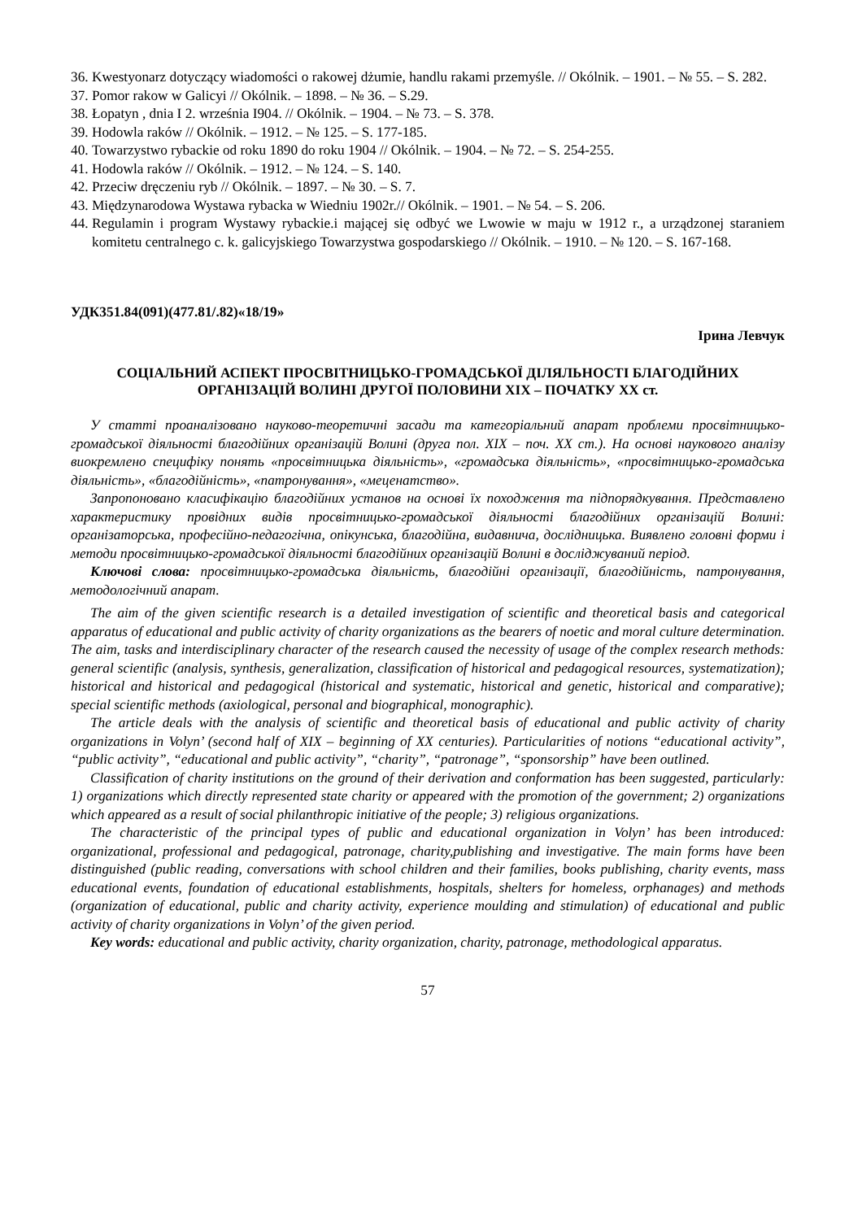36. Kwestyonarz dotyczący wiadomości o rakowej dżumie, handlu rakami przemyśle. // Okólnik. – 1901. – № 55. – S. 282.
37. Pomor rakow w Galicyi // Okólnik. – 1898. – № 36. – S.29.
38. Łopatyn , dnia I 2. września I904. // Okólnik. – 1904. – № 73. – S. 378.
39. Hodowla raków // Okólnik. – 1912. – № 125. – S. 177-185.
40. Towarzystwo rybackie od roku 1890 do roku 1904 // Okólnik. – 1904. – № 72. – S. 254-255.
41. Hodowla raków // Okólnik. – 1912. – № 124. – S. 140.
42. Przeciw dręczeniu ryb // Okólnik. – 1897. – № 30. – S. 7.
43. Międzynarodowa Wystawa rybacka w Wiedniu 1902r.// Okólnik. – 1901. – № 54. – S. 206.
44. Regulamin i program Wystawy rybackie.i mającej się odbyć we Lwowie w maju w 1912 r., a urządzonej staraniem komitetu centralnego c. k. galicyjskiego Towarzystwa gospodarskiego // Okólnik. – 1910. – № 120. – S. 167-168.
УДК351.84(091)(477.81/.82)«18/19»
Ірина Левчук
СОЦІАЛЬНИЙ АСПЕКТ ПРОСВІТНИЦЬКО-ГРОМАДСЬКОЇ ДІЛЯЛЬНОСТІ БЛАГОДІЙНИХ ОРГАНІЗАЦІЙ ВОЛИНІ ДРУГОЇ ПОЛОВИНИ ХІХ – ПОЧАТКУ ХХ ст.
У статті проаналізовано науково-теоретичні засади та категоріальний апарат проблеми просвітницько-громадської діяльності благодійних організацій Волині (друга пол. ХІХ – поч. ХХ ст.). На основі наукового аналізу виокремлено специфіку понять «просвітницька діяльність», «громадська діяльність», «просвітницько-громадська діяльність», «благодійність», «патронування», «меценатство».
Запропоновано класифікацію благодійних установ на основі їх походження та підпорядкування. Представлено характеристику провідних видів просвітницько-громадської діяльності благодійних організацій Волині: організаторська, професійно-педагогічна, опікунська, благодійна, видавнича, дослідницька. Виявлено головні форми і методи просвітницько-громадської діяльності благодійних організацій Волині в досліджуваний період.
Ключові слова: просвітницько-громадська діяльність, благодійні організації, благодійність, патронування, методологічний апарат.
The aim of the given scientific research is a detailed investigation of scientific and theoretical basis and categorical apparatus of educational and public activity of charity organizations as the bearers of noetic and moral culture determination. The aim, tasks and interdisciplinary character of the research caused the necessity of usage of the complex research methods: general scientific (analysis, synthesis, generalization, classification of historical and pedagogical resources, systematization); historical and historical and pedagogical (historical and systematic, historical and genetic, historical and comparative); special scientific methods (axiological, personal and biographical, monographic).
The article deals with the analysis of scientific and theoretical basis of educational and public activity of charity organizations in Volyn’ (second half of XIX – beginning of XX centuries). Particularities of notions “educational activity”, “public activity”, “educational and public activity”, “charity”, “patronage”, “sponsorship” have been outlined.
Classification of charity institutions on the ground of their derivation and conformation has been suggested, particularly: 1) organizations which directly represented state charity or appeared with the promotion of the government; 2) organizations which appeared as a result of social philanthropic initiative of the people; 3) religious organizations.
The characteristic of the principal types of public and educational organization in Volyn’ has been introduced: organizational, professional and pedagogical, patronage, charity,publishing and investigative. The main forms have been distinguished (public reading, conversations with school children and their families, books publishing, charity events, mass educational events, foundation of educational establishments, hospitals, shelters for homeless, orphanages) and methods (organization of educational, public and charity activity, experience moulding and stimulation) of educational and public activity of charity organizations in Volyn’ of the given period.
Key words: educational and public activity, charity organization, charity, patronage, methodological apparatus.
57